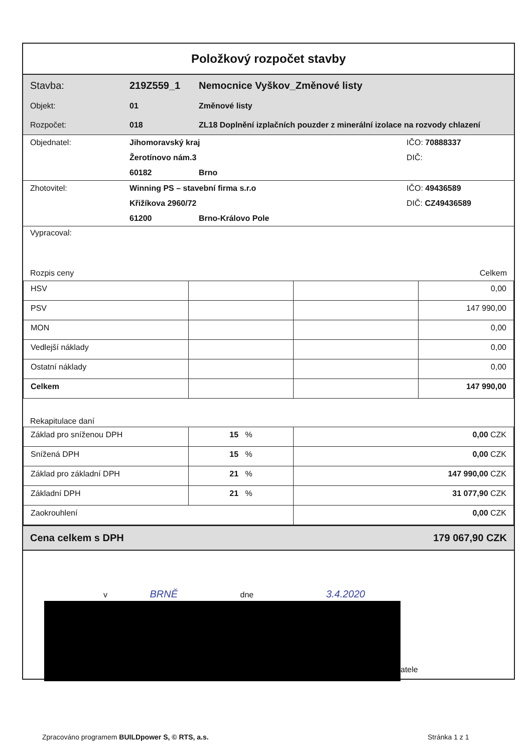Položkový rozpočet stavby
| Stavba: | 219Z559_1 | Nemocnice Vyškov_Změnové listy |
| Objekt: | 01 | Změnové listy |
| Rozpočet: | 018 | ZL18 Doplnění izplačních pouzder z minerální izolace na rozvody chlazení |
| Objednatel: | Jihomoravský kraj | | IČO: 70888337 |
| | Žerotínovo nám.3 | | DIČ: |
| | 60182 | Brno | |
| Zhotovitel: | Winning PS – stavební firma s.r.o | | IČO: 49436589 |
| | Křižíkova 2960/72 | | DIČ: CZ49436589 |
| | 61200 | Brno-Královo Pole | |
Vypracoval:
| Rozpis ceny | Celkem |
| HSV | | | 0,00 |
| PSV | | | 147 990,00 |
| MON | | | 0,00 |
| Vedlejší náklady | | | 0,00 |
| Ostatní náklady | | | 0,00 |
| Celkem | | | 147 990,00 |
Rekapitulace daní
| Základ pro sníženou DPH | 15 % | 0,00 CZK |
| Snížená DPH | 15 % | 0,00 CZK |
| Základ pro základní DPH | 21 % | 147 990,00 CZK |
| Základní DPH | 21 % | 31 077,90 CZK |
| Zaokrouhlení | | 0,00 CZK |
| Cena celkem s DPH | 179 067,90 CZK |
v BRNĚ dne 3.4.2020
atele
Zpracováno programem BUILDpower S, © RTS, a.s.
Stránka 1 z 1